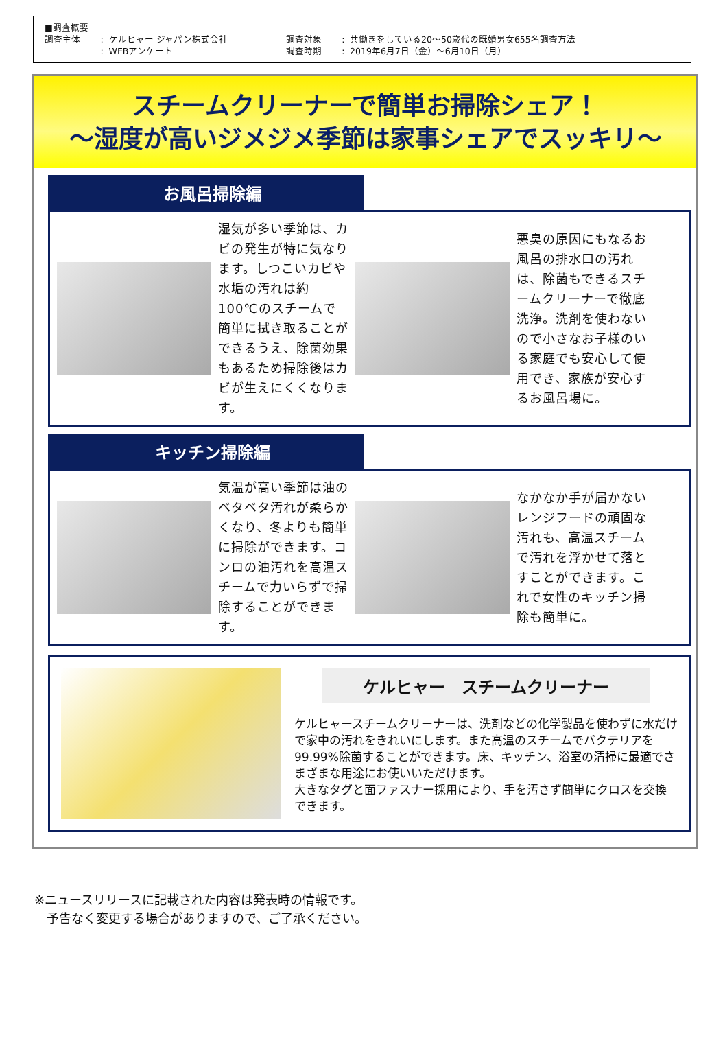| ■調査概要 | | | | | |
| 調査主体 | : | ケルヒャー ジャパン株式会社 | 調査対象 | : | 共働きをしている20～50歳代の既婚男女655名調査方法 |
| | : | WEBアンケート | 調査時期 | : | 2019年6月7日（金）～6月10日（月） |
スチームクリーナーで簡単お掃除シェア！
～湿度が高いジメジメ季節は家事シェアでスッキリ～
お風呂掃除編
湿気が多い季節は、カビの発生が特に気なります。しつこいカビや水垢の汚れは約100℃のスチームで簡単に拭き取ることができるうえ、除菌効果もあるため掃除後はカビが生えにくくなります。
悪臭の原因にもなるお風呂の排水口の汚れは、除菌もできるスチームクリーナーで徹底洗浄。洗剤を使わないので小さなお子様のいる家庭でも安心して使用でき、家族が安心するお風呂場に。
キッチン掃除編
気温が高い季節は油のベタベタ汚れが柔らかくなり、冬よりも簡単に掃除ができます。コンロの油汚れを高温スチームで力いらずで掃除することができます。
なかなか手が届かないレンジフードの頑固な汚れも、高温スチームで汚れを浮かせて落とすことができます。これで女性のキッチン掃除も簡単に。
ケルヒャー　スチームクリーナー
ケルヒャースチームクリーナーは、洗剤などの化学製品を使わずに水だけで家中の汚れをきれいにします。また高温のスチームでバクテリアを99.99%除菌することができます。床、キッチン、浴室の清掃に最適でさまざまな用途にお使いいただけます。
大きなタグと面ファスナー採用により、手を汚さず簡単にクロスを交換できます。
※ニュースリリースに記載された内容は発表時の情報です。
　予告なく変更する場合がありますので、ご了承ください。